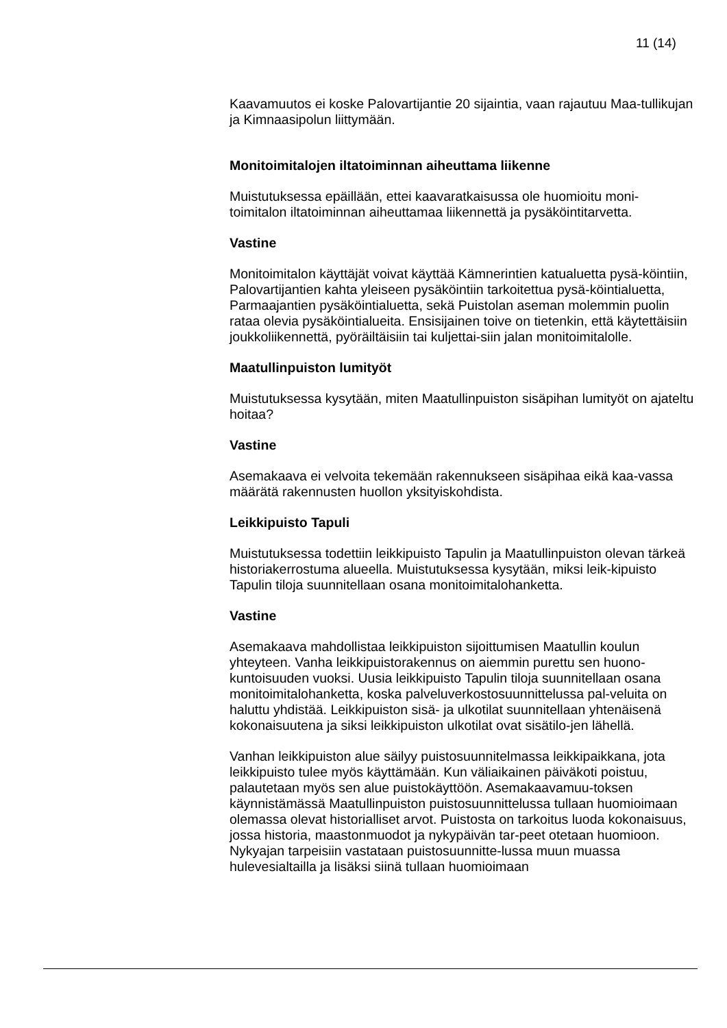11 (14)
Kaavamuutos ei koske Palovartijantie 20 sijaintia, vaan rajautuu Maa-tullikujan ja Kimnaasipolun liittymään.
Monitoimitalojen iltatoiminnan aiheuttama liikenne
Muistutuksessa epäillään, ettei kaavaratkaisussa ole huomioitu moni-toimitalon iltatoiminnan aiheuttamaa liikennettä ja pysäköintitarvetta.
Vastine
Monitoimitalon käyttäjät voivat käyttää Kämnerintien katualuetta pysä-köintiin, Palovartijantien kahta yleiseen pysäköintiin tarkoitettua pysä-köintialuetta, Parmaajantien pysäköintialuetta, sekä Puistolan aseman molemmin puolin rataa olevia pysäköintialueita. Ensisijainen toive on tietenkin, että käytettäisiin joukkoliikennettä, pyöräiltäisiin tai kuljettai-siin jalan monitoimitalolle.
Maatullinpuiston lumityöt
Muistutuksessa kysytään, miten Maatullinpuiston sisäpihan lumityöt on ajateltu hoitaa?
Vastine
Asemakaava ei velvoita tekemään rakennukseen sisäpihaa eikä kaa-vassa määrätä rakennusten huollon yksityiskohdista.
Leikkipuisto Tapuli
Muistutuksessa todettiin leikkipuisto Tapulin ja Maatullinpuiston olevan tärkeä historiakerrostuma alueella. Muistutuksessa kysytään, miksi leik-kipuisto Tapulin tiloja suunnitellaan osana monitoimitalohanketta.
Vastine
Asemakaava mahdollistaa leikkipuiston sijoittumisen Maatullin koulun yhteyteen. Vanha leikkipuistorakennus on aiemmin purettu sen huono-kuntoisuuden vuoksi. Uusia leikkipuisto Tapulin tiloja suunnitellaan osana monitoimitalohanketta, koska palveluverkostosuunnittelussa pal-veluita on haluttu yhdistää. Leikkipuiston sisä- ja ulkotilat suunnitellaan yhtenäisenä kokonaisuutena ja siksi leikkipuiston ulkotilat ovat sisätilo-jen lähellä.
Vanhan leikkipuiston alue säilyy puistosuunnitelmassa leikkipaikkana, jota leikkipuisto tulee myös käyttämään. Kun väliaikainen päiväkoti poistuu, palautetaan myös sen alue puistokäyttöön. Asemakaavamuu-toksen käynnistämässä Maatullinpuiston puistosuunnittelussa tullaan huomioimaan olemassa olevat historialliset arvot. Puistosta on tarkoitus luoda kokonaisuus, jossa historia, maastonmuodot ja nykypäivän tar-peet otetaan huomioon. Nykyajan tarpeisiin vastataan puistosuunnitte-lussa muun muassa hulevesialtailla ja lisäksi siinä tullaan huomioimaan